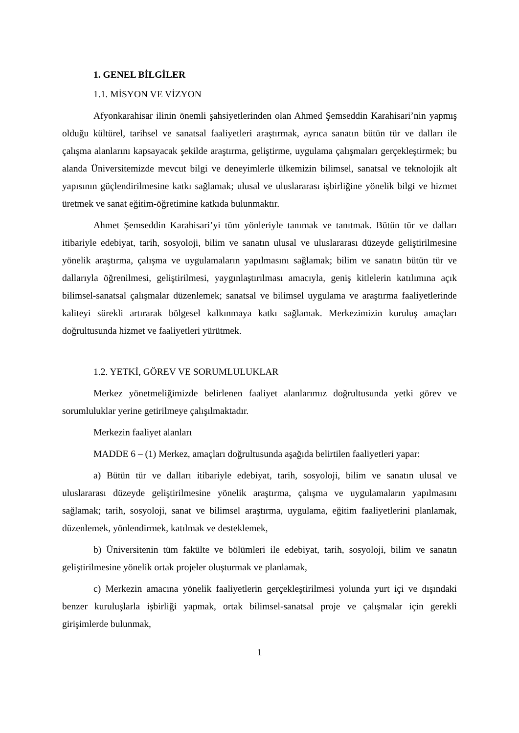1. GENEL BİLGİLER
1.1. MİSYON VE VİZYON
Afyonkarahisar ilinin önemli şahsiyetlerinden olan Ahmed Şemseddin Karahisari’nin yapmış olduğu kültürel, tarihsel ve sanatsal faaliyetleri araştırmak, ayrıca sanatın bütün tür ve dalları ile çalışma alanlarını kapsayacak şekilde araştırma, geliştirme, uygulama çalışmaları gerçekleştirmek; bu alanda Üniversitemizde mevcut bilgi ve deneyimlerle ülkemizin bilimsel, sanatsal ve teknolojik alt yapısının güçlendirilmesine katkı sağlamak; ulusal ve uluslararası işbirliğine yönelik bilgi ve hizmet üretmek ve sanat eğitim-öğretimine katkıda bulunmaktır.
Ahmet Şemseddin Karahisari’yi tüm yönleriyle tanımak ve tanıtmak. Bütün tür ve dalları itibariyle edebiyat, tarih, sosyoloji, bilim ve sanatın ulusal ve uluslararası düzeyde geliştirilmesine yönelik araştırma, çalışma ve uygulamaların yapılmasını sağlamak; bilim ve sanatın bütün tür ve dallarıyla öğrenilmesi, geliştirilmesi, yaygınlaştırılması amacıyla, geniş kitlelerin katılımına açık bilimsel-sanatsal çalışmalar düzenlemek; sanatsal ve bilimsel uygulama ve araştırma faaliyetlerinde kaliteyi sürekli artırarak bölgesel kalkınmaya katkı sağlamak. Merkezimizin kuruluş amaçları doğrultusunda hizmet ve faaliyetleri yürütmek.
1.2. YETKİ, GÖREV VE SORUMLULUKLAR
Merkez yönetmeliğimizde belirlenen faaliyet alanlarımız doğrultusunda yetki görev ve sorumluluklar yerine getirilmeye çalışılmaktadır.
Merkezin faaliyet alanları
MADDE 6 – (1) Merkez, amaçları doğrultusunda aşağıda belirtilen faaliyetleri yapar:
a) Bütün tür ve dalları itibariyle edebiyat, tarih, sosyoloji, bilim ve sanatın ulusal ve uluslararası düzeyde geliştirilmesine yönelik araştırma, çalışma ve uygulamaların yapılmasını sağlamak; tarih, sosyoloji, sanat ve bilimsel araştırma, uygulama, eğitim faaliyetlerini planlamak, düzenlemek, yönlendirmek, katılmak ve desteklemek,
b) Üniversitenin tüm fakülte ve bölümleri ile edebiyat, tarih, sosyoloji, bilim ve sanatın geliştirilmesine yönelik ortak projeler oluşturmak ve planlamak,
c) Merkezin amacına yönelik faaliyetlerin gerçekleştirilmesi yolunda yurt içi ve dışındaki benzer kuruluşlarla işbirliği yapmak, ortak bilimsel-sanatsal proje ve çalışmalar için gerekli girişimlerde bulunmak,
1